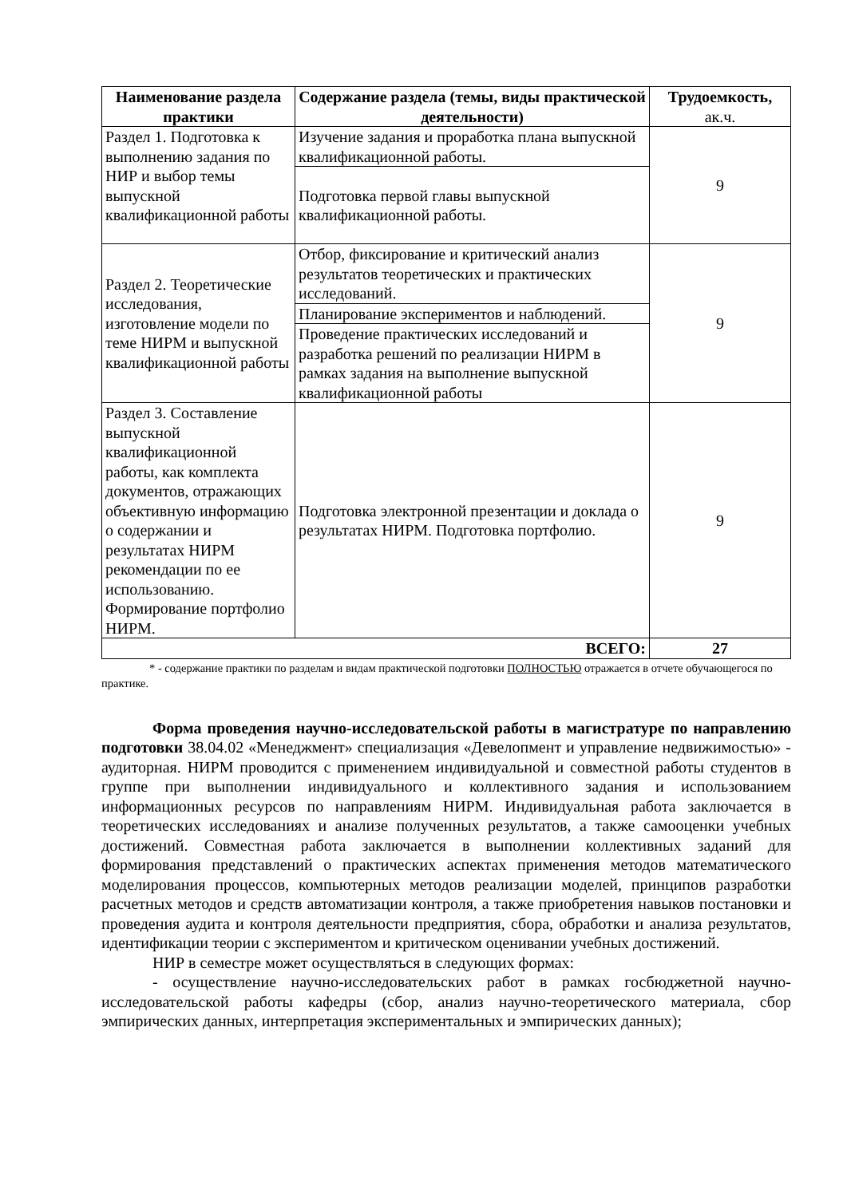| Наименование раздела практики | Содержание раздела (темы, виды практической деятельности) | Трудоемкость, ак.ч. |
| --- | --- | --- |
| Раздел 1. Подготовка к выполнению задания по НИР и выбор темы выпускной квалификационной работы | Изучение задания и проработка плана выпускной квалификационной работы. | 9 |
| | Подготовка первой главы выпускной квалификационной работы. | |
| Раздел 2. Теоретические исследования, изготовление модели по теме НИРМ и выпускной квалификационной работы | Отбор, фиксирование и критический анализ результатов теоретических и практических исследований. | 9 |
| | Планирование экспериментов и наблюдений. | |
| | Проведение практических исследований и разработка решений по реализации НИРМ в рамках задания на выполнение выпускной квалификационной работы | |
| Раздел 3. Составление выпускной квалификационной работы, как комплекта документов, отражающих объективную информацию о содержании и результатах НИРМ рекомендации по ее использованию. Формирование портфолио НИРМ. | Подготовка электронной презентации и доклада о результатах НИРМ. Подготовка портфолио. | 9 |
| ВСЕГО: | | 27 |
* - содержание практики по разделам и видам практической подготовки ПОЛНОСТЬЮ отражается в отчете обучающегося по практике.
Форма проведения научно-исследовательской работы в магистратуре по направлению подготовки 38.04.02 «Менеджмент» специализация «Девелопмент и управление недвижимостью» - аудиторная. НИРМ проводится с применением индивидуальной и совместной работы студентов в группе при выполнении индивидуального и коллективного задания и использованием информационных ресурсов по направлениям НИРМ. Индивидуальная работа заключается в теоретических исследованиях и анализе полученных результатов, а также самооценки учебных достижений. Совместная работа заключается в выполнении коллективных заданий для формирования представлений о практических аспектах применения методов математического моделирования процессов, компьютерных методов реализации моделей, принципов разработки расчетных методов и средств автоматизации контроля, а также приобретения навыков постановки и проведения аудита и контроля деятельности предприятия, сбора, обработки и анализа результатов, идентификации теории с экспериментом и критическом оценивании учебных достижений.
НИР в семестре может осуществляться в следующих формах:
- осуществление научно-исследовательских работ в рамках госбюджетной научно-исследовательской работы кафедры (сбор, анализ научно-теоретического материала, сбор эмпирических данных, интерпретация экспериментальных и эмпирических данных);